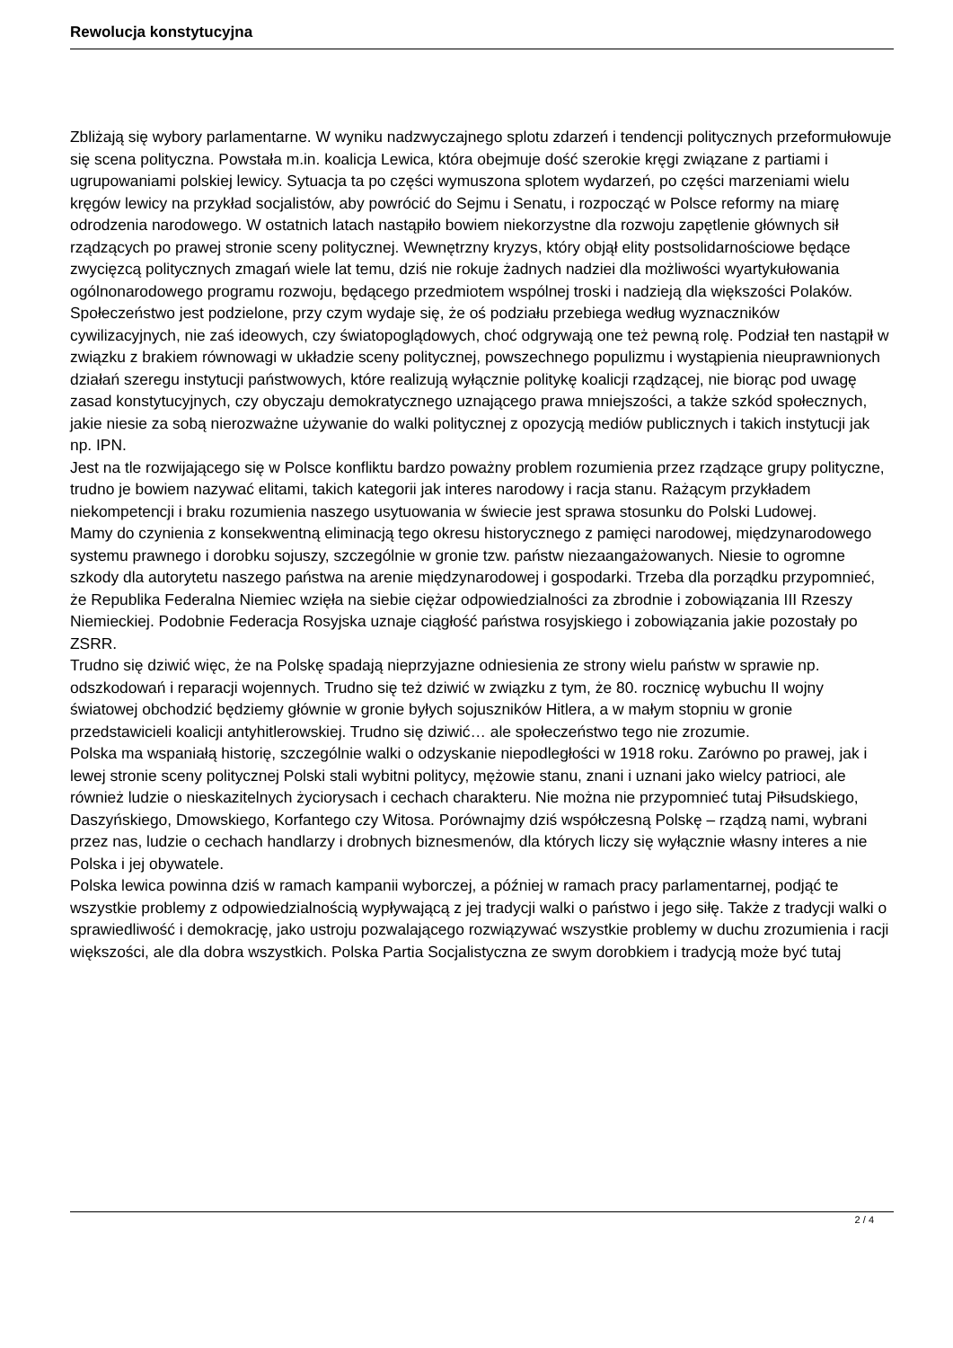Rewolucja konstytucyjna
Zbliżają się wybory parlamentarne. W wyniku nadzwyczajnego splotu zdarzeń i tendencji politycznych przeformułowuje się scena polityczna. Powstała m.in. koalicja Lewica, która obejmuje dość szerokie kręgi związane z partiami i ugrupowaniami polskiej lewicy. Sytuacja ta po części wymuszona splotem wydarzeń, po części marzeniami wielu kręgów lewicy na przykład socjalistów, aby powrócić do Sejmu i Senatu, i rozpocząć w Polsce reformy na miarę odrodzenia narodowego. W ostatnich latach nastąpiło bowiem niekorzystne dla rozwoju zapętlenie głównych sił rządzących po prawej stronie sceny politycznej. Wewnętrzny kryzys, który objął elity postsolidarnościowe będące zwycięzcą politycznych zmagań wiele lat temu, dziś nie rokuje żadnych nadziei dla możliwości wyartykułowania ogólnonarodowego programu rozwoju, będącego przedmiotem wspólnej troski i nadzieją dla większości Polaków. Społeczeństwo jest podzielone, przy czym wydaje się, że oś podziału przebiega według wyznaczników cywilizacyjnych, nie zaś ideowych, czy światopoglądowych, choć odgrywają one też pewną rolę. Podział ten nastąpił w związku z brakiem równowagi w układzie sceny politycznej, powszechnego populizmu i wystąpienia nieuprawnionych działań szeregu instytucji państwowych, które realizują wyłącznie politykę koalicji rządzącej, nie biorąc pod uwagę zasad konstytucyjnych, czy obyczaju demokratycznego uznającego prawa mniejszości, a także szkód społecznych, jakie niesie za sobą nierozważne używanie do walki politycznej z opozycją mediów publicznych i takich instytucji jak np. IPN.
Jest na tle rozwijającego się w Polsce konfliktu bardzo poważny problem rozumienia przez rządzące grupy polityczne, trudno je bowiem nazywać elitami, takich kategorii jak interes narodowy i racja stanu. Rażącym przykładem niekompetencji i braku rozumienia naszego usytuowania w świecie jest sprawa stosunku do Polski Ludowej.
Mamy do czynienia z konsekwentną eliminacją tego okresu historycznego z pamięci narodowej, międzynarodowego systemu prawnego i dorobku sojuszy, szczególnie w gronie tzw. państw niezaangażowanych. Niesie to ogromne szkody dla autorytetu naszego państwa na arenie międzynarodowej i gospodarki. Trzeba dla porządku przypomnieć, że Republika Federalna Niemiec wzięła na siebie ciężar odpowiedzialności za zbrodnie i zobowiązania III Rzeszy Niemieckiej. Podobnie Federacja Rosyjska uznaje ciągłość państwa rosyjskiego i zobowiązania jakie pozostały po ZSRR.
Trudno się dziwić więc, że na Polskę spadają nieprzyjazne odniesienia ze strony wielu państw w sprawie np. odszkodowań i reparacji wojennych. Trudno się też dziwić w związku z tym, że 80. rocznicę wybuchu II wojny światowej obchodzić będziemy głównie w gronie byłych sojuszników Hitlera, a w małym stopniu w gronie przedstawicieli koalicji antyhitlerowskiej. Trudno się dziwić… ale społeczeństwo tego nie zrozumie.
Polska ma wspaniałą historię, szczególnie walki o odzyskanie niepodległości w 1918 roku. Zarówno po prawej, jak i lewej stronie sceny politycznej Polski stali wybitni politycy, mężowie stanu, znani i uznani jako wielcy patrioci, ale również ludzie o nieskazitelnych życiorysach i cechach charakteru. Nie można nie przypomnieć tutaj Piłsudskiego, Daszyńskiego, Dmowskiego, Korfantego czy Witosa. Porównajmy dziś współczesną Polskę – rządzą nami, wybrani przez nas, ludzie o cechach handlarzy i drobnych biznesmenów, dla których liczy się wyłącznie własny interes a nie Polska i jej obywatele.
Polska lewica powinna dziś w ramach kampanii wyborczej, a później w ramach pracy parlamentarnej, podjąć te wszystkie problemy z odpowiedzialnością wypływającą z jej tradycji walki o państwo i jego siłę. Także z tradycji walki o sprawiedliwość i demokrację, jako ustroju pozwalającego rozwiązywać wszystkie problemy w duchu zrozumienia i racji większości, ale dla dobra wszystkich. Polska Partia Socjalistyczna ze swym dorobkiem i tradycją może być tutaj
2 / 4